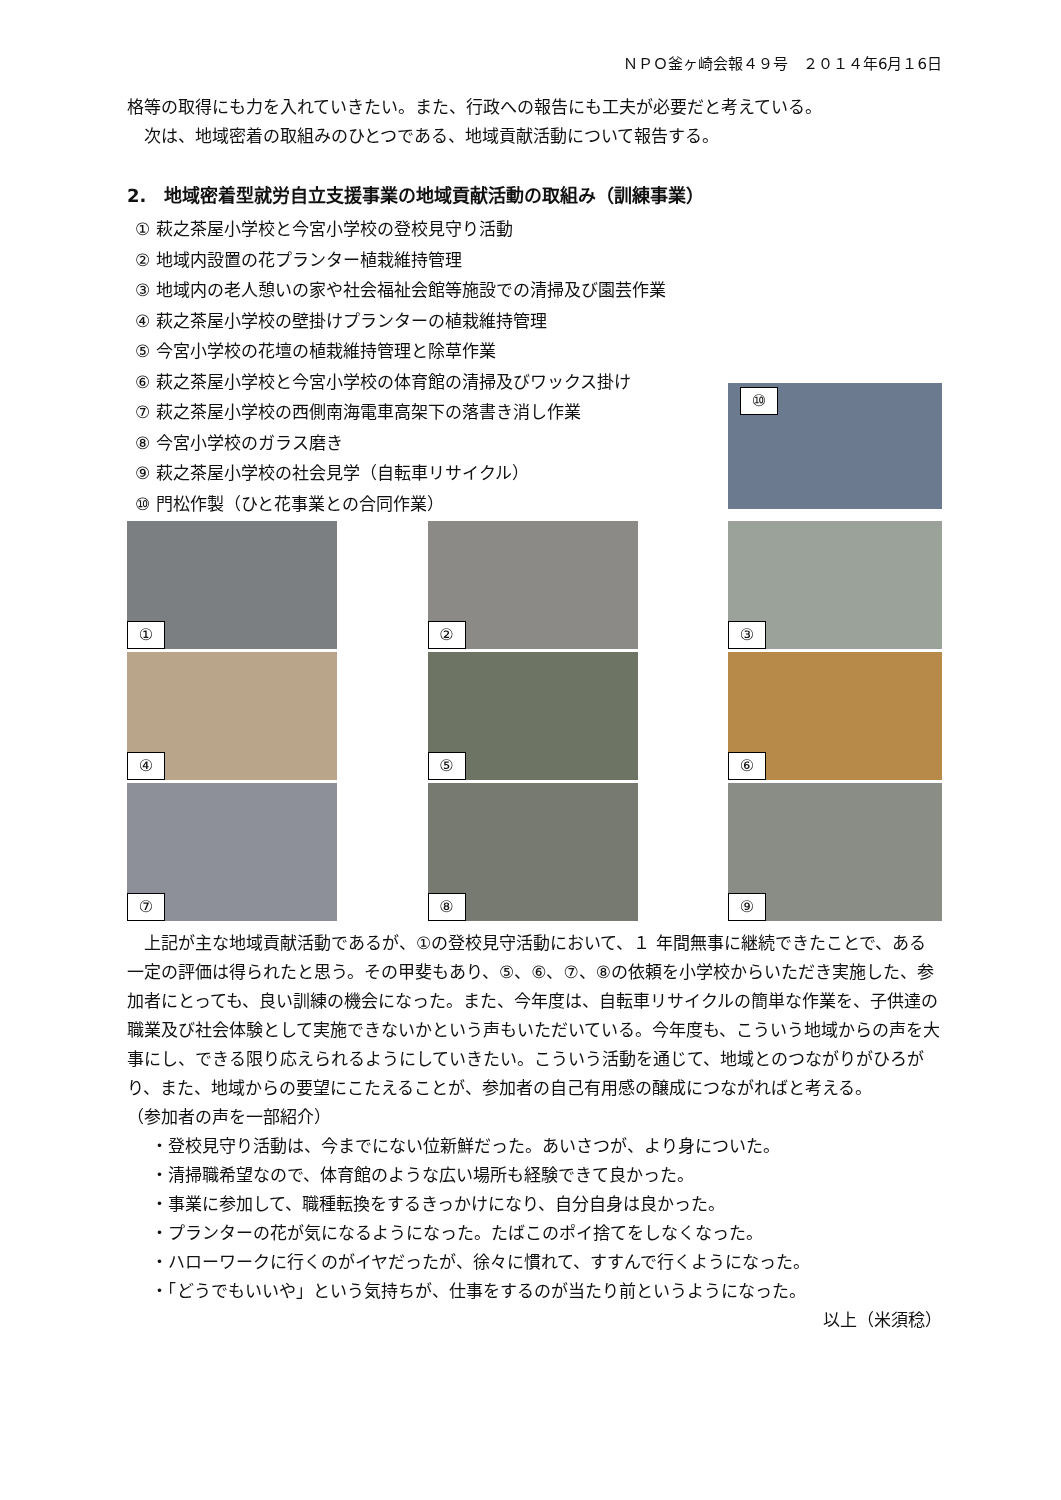ＮＰＯ釜ヶ崎会報４９号　２０１４年6月１6日
格等の取得にも力を入れていきたい。また、行政への報告にも工夫が必要だと考えている。
　次は、地域密着の取組みのひとつである、地域貢献活動について報告する。
2.　地域密着型就労自立支援事業の地域貢献活動の取組み（訓練事業）
① 萩之茶屋小学校と今宮小学校の登校見守り活動
② 地域内設置の花プランター植栽維持管理
③ 地域内の老人憩いの家や社会福祉会館等施設での清掃及び園芸作業
④ 萩之茶屋小学校の壁掛けプランターの植栽維持管理
⑤ 今宮小学校の花壇の植栽維持管理と除草作業
⑥ 萩之茶屋小学校と今宮小学校の体育館の清掃及びワックス掛け
⑦ 萩之茶屋小学校の西側南海電車高架下の落書き消し作業
⑧ 今宮小学校のガラス磨き
⑨ 萩之茶屋小学校の社会見学（自転車リサイクル）
⑩ 門松作製（ひと花事業との合同作業）
⑩
①
②
③
④
⑤
⑥
⑦
⑧
⑨
　上記が主な地域貢献活動であるが、①の登校見守活動において、１ 年間無事に継続できたことで、ある一定の評価は得られたと思う。その甲斐もあり、⑤、⑥、⑦、⑧の依頼を小学校からいただき実施した、参加者にとっても、良い訓練の機会になった。また、今年度は、自転車リサイクルの簡単な作業を、子供達の職業及び社会体験として実施できないかという声もいただいている。今年度も、こういう地域からの声を大事にし、できる限り応えられるようにしていきたい。こういう活動を通じて、地域とのつながりがひろがり、また、地域からの要望にこたえることが、参加者の自己有用感の醸成につながればと考える。
（参加者の声を一部紹介）
・登校見守り活動は、今までにない位新鮮だった。あいさつが、より身についた。
・清掃職希望なので、体育館のような広い場所も経験できて良かった。
・事業に参加して、職種転換をするきっかけになり、自分自身は良かった。
・プランターの花が気になるようになった。たばこのポイ捨てをしなくなった。
・ハローワークに行くのがイヤだったが、徐々に慣れて、すすんで行くようになった。
・「どうでもいいや」という気持ちが、仕事をするのが当たり前というようになった。
以上（米須稔）